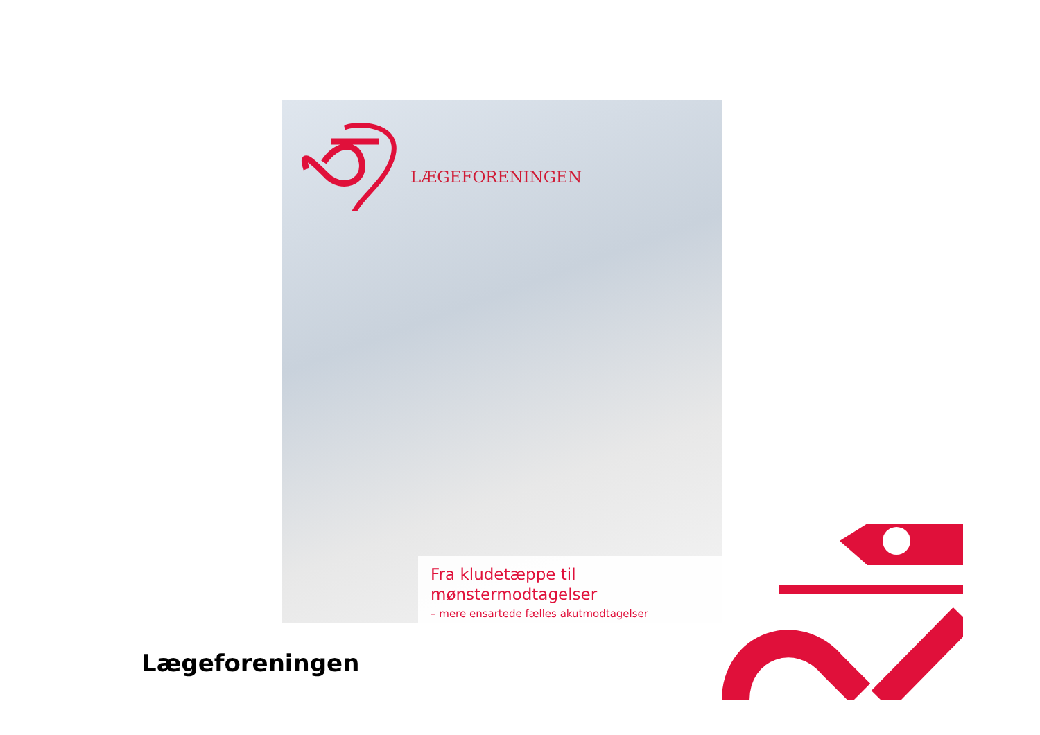LÆGEFORENINGEN
Fra kludetæppe til mønstermodtagelser
– mere ensartede fælles akutmodtagelser
Lægeforeningen